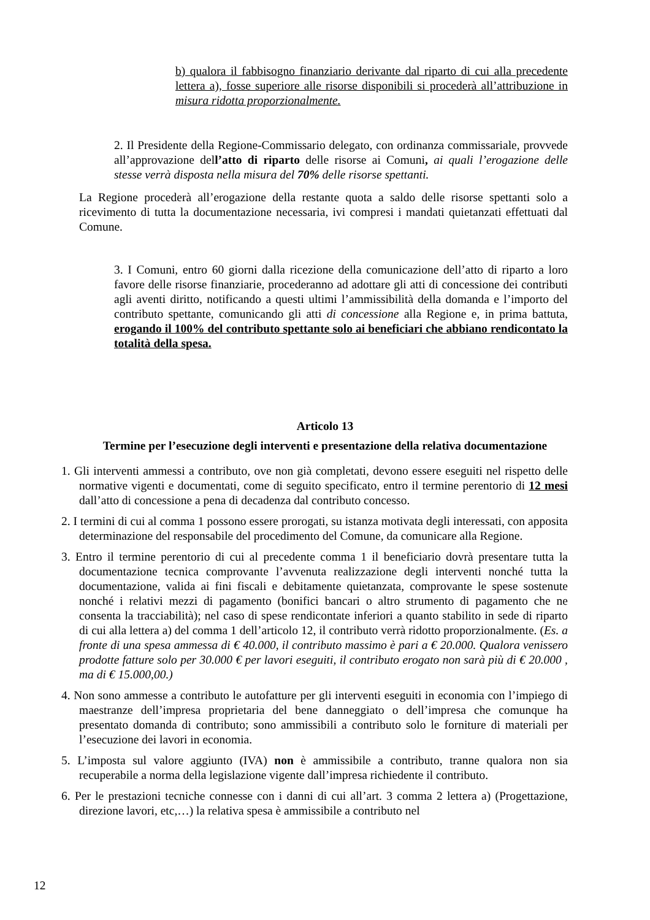b) qualora il fabbisogno finanziario derivante dal riparto di cui alla precedente lettera a), fosse superiore alle risorse disponibili si procederà all’attribuzione in misura ridotta proporzionalmente.
2. Il Presidente della Regione-Commissario delegato, con ordinanza commissariale, provvede all’approvazione dell’atto di riparto delle risorse ai Comuni, ai quali l’erogazione delle stesse verrà disposta nella misura del 70% delle risorse spettanti.
La Regione procederà all’erogazione della restante quota a saldo delle risorse spettanti solo a ricevimento di tutta la documentazione necessaria, ivi compresi i mandati quietanzati effettuati dal Comune.
3. I Comuni, entro 60 giorni dalla ricezione della comunicazione dell’atto di riparto a loro favore delle risorse finanziarie, procederanno ad adottare gli atti di concessione dei contributi agli aventi diritto, notificando a questi ultimi l’ammissibilità della domanda e l’importo del contributo spettante, comunicando gli atti di concessione alla Regione e, in prima battuta, erogando il 100% del contributo spettante solo ai beneficiari che abbiano rendicontato la totalità della spesa.
Articolo 13
Termine per l’esecuzione degli interventi e presentazione della relativa documentazione
1. Gli interventi ammessi a contributo, ove non già completati, devono essere eseguiti nel rispetto delle normative vigenti e documentati, come di seguito specificato, entro il termine perentorio di 12 mesi dall’atto di concessione a pena di decadenza dal contributo concesso.
2. I termini di cui al comma 1 possono essere prorogati, su istanza motivata degli interessati, con apposita determinazione del responsabile del procedimento del Comune, da comunicare alla Regione.
3. Entro il termine perentorio di cui al precedente comma 1 il beneficiario dovrà presentare tutta la documentazione tecnica comprovante l’avvenuta realizzazione degli interventi nonché tutta la documentazione, valida ai fini fiscali e debitamente quietanzata, comprovante le spese sostenute nonché i relativi mezzi di pagamento (bonifici bancari o altro strumento di pagamento che ne consenta la tracciabilità); nel caso di spese rendicontate inferiori a quanto stabilito in sede di riparto di cui alla lettera a) del comma 1 dell’articolo 12, il contributo verrà ridotto proporzionalmente. (Es. a fronte di una spesa ammessa di € 40.000, il contributo massimo è pari a € 20.000. Qualora venissero prodotte fatture solo per 30.000 € per lavori eseguiti, il contributo erogato non sarà più di € 20.000 , ma di € 15.000,00.)
4. Non sono ammesse a contributo le autofatture per gli interventi eseguiti in economia con l’impiego di maestranze dell’impresa proprietaria del bene danneggiato o dell’impresa che comunque ha presentato domanda di contributo; sono ammissibili a contributo solo le forniture di materiali per l’esecuzione dei lavori in economia.
5. L’imposta sul valore aggiunto (IVA) non è ammissibile a contributo, tranne qualora non sia recuperabile a norma della legislazione vigente dall’impresa richiedente il contributo.
6. Per le prestazioni tecniche connesse con i danni di cui all’art. 3 comma 2 lettera a) (Progettazione, direzione lavori, etc,…) la relativa spesa è ammissibile a contributo nel
12